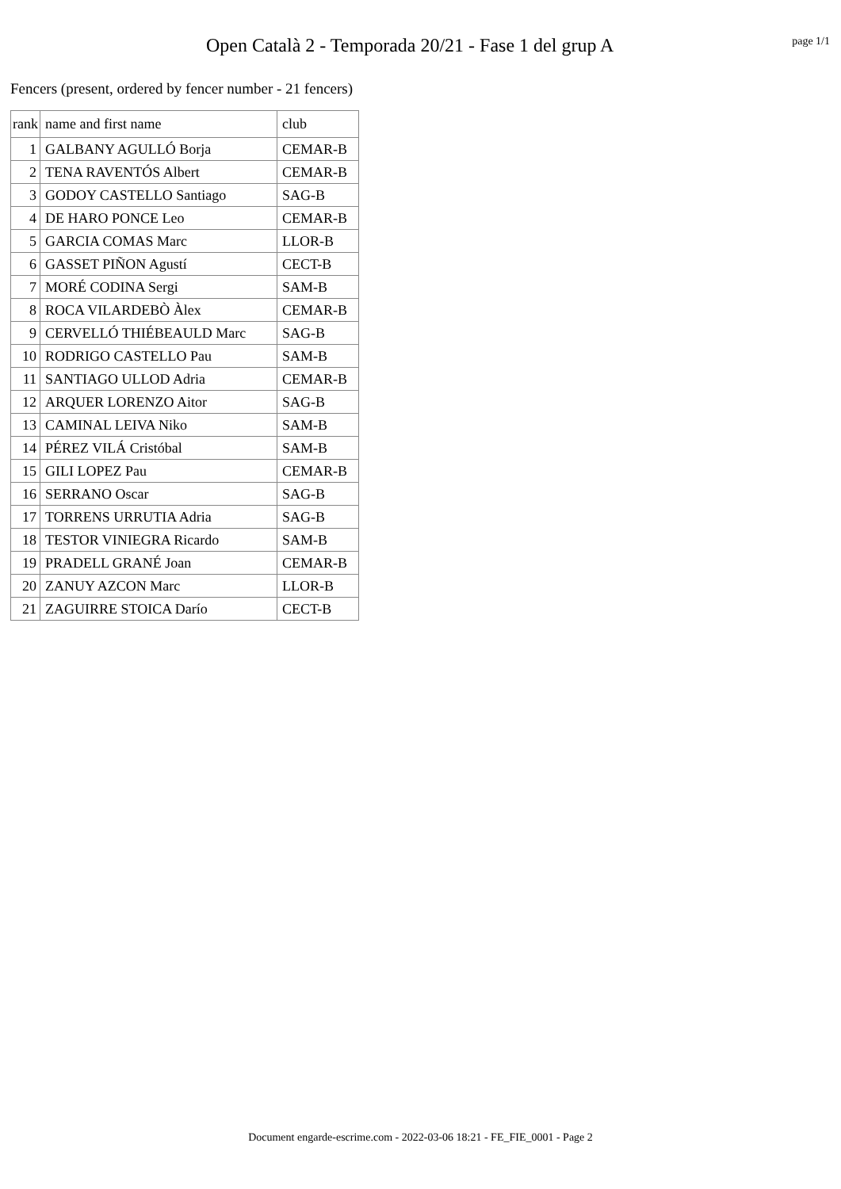Open Català 2 - Temporada 20/21 - Fase 1 del grup A
page 1/1
Fencers (present, ordered by fencer number - 21 fencers)
| rank | name and first name | club |
| --- | --- | --- |
| 1 | GALBANY AGULLÓ Borja | CEMAR-B |
| 2 | TENA RAVENTÓS Albert | CEMAR-B |
| 3 | GODOY CASTELLO Santiago | SAG-B |
| 4 | DE HARO PONCE Leo | CEMAR-B |
| 5 | GARCIA COMAS Marc | LLOR-B |
| 6 | GASSET PIÑON Agustí | CECT-B |
| 7 | MORÉ CODINA Sergi | SAM-B |
| 8 | ROCA VILARDEBÒ Àlex | CEMAR-B |
| 9 | CERVELLÓ THIÉBEAULD Marc | SAG-B |
| 10 | RODRIGO CASTELLO Pau | SAM-B |
| 11 | SANTIAGO ULLOD Adria | CEMAR-B |
| 12 | ARQUER LORENZO Aitor | SAG-B |
| 13 | CAMINAL LEIVA Niko | SAM-B |
| 14 | PÉREZ VILÁ Cristóbal | SAM-B |
| 15 | GILI LOPEZ Pau | CEMAR-B |
| 16 | SERRANO Oscar | SAG-B |
| 17 | TORRENS URRUTIA Adria | SAG-B |
| 18 | TESTOR VINIEGRA Ricardo | SAM-B |
| 19 | PRADELL GRANÉ Joan | CEMAR-B |
| 20 | ZANUY AZCON Marc | LLOR-B |
| 21 | ZAGUIRRE STOICA Darío | CECT-B |
Document engarde-escrime.com - 2022-03-06 18:21 - FE_FIE_0001 - Page 2